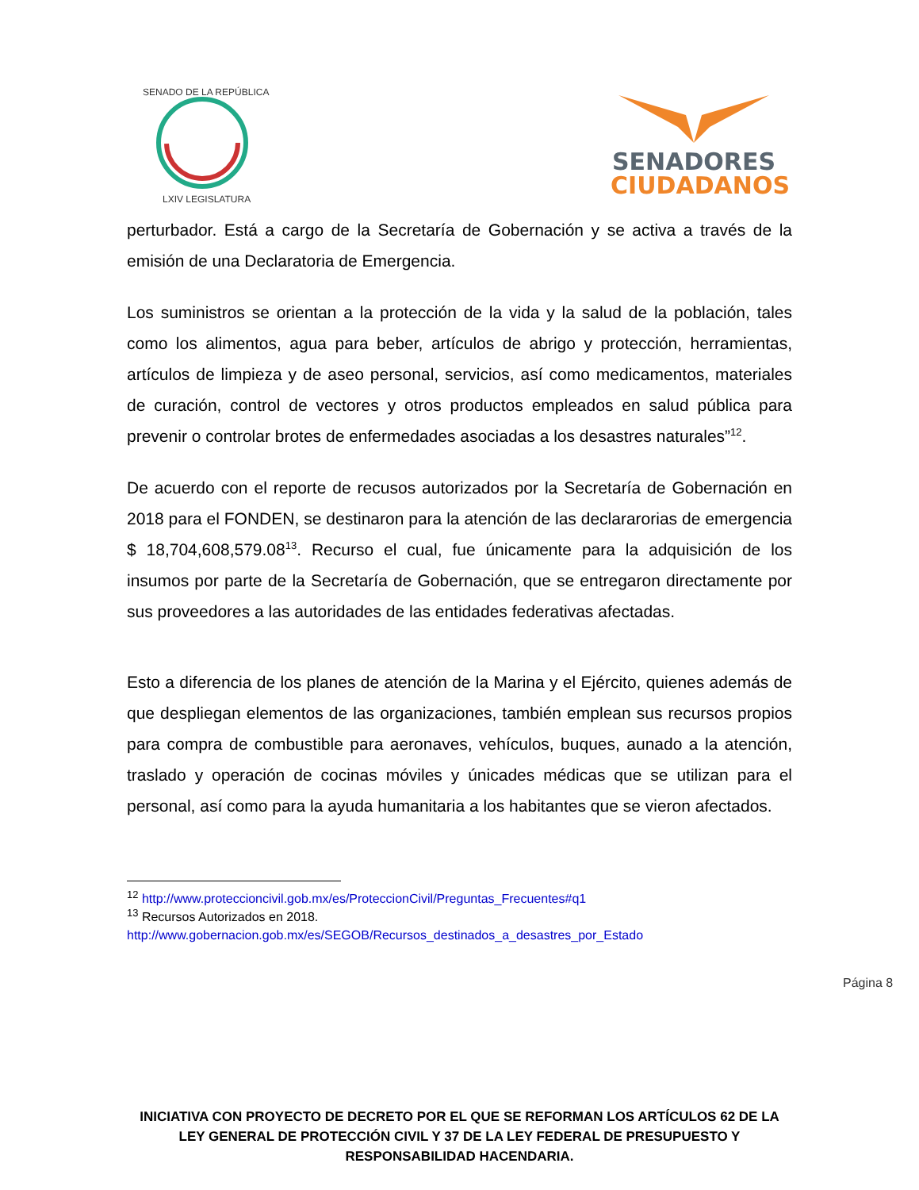SENADO DE LA REPÚBLICA
LXIV LEGISLATURA
SENADORES
CIUDADANOS
perturbador. Está a cargo de la Secretaría de Gobernación y se activa a través de la emisión de una Declaratoria de Emergencia.
Los suministros se orientan a la protección de la vida y la salud de la población, tales como los alimentos, agua para beber, artículos de abrigo y protección, herramientas, artículos de limpieza y de aseo personal, servicios, así como medicamentos, materiales de curación, control de vectores y otros productos empleados en salud pública para prevenir o controlar brotes de enfermedades asociadas a los desastres naturales”<sup>12</sup>.
De acuerdo con el reporte de recusos autorizados por la Secretaría de Gobernación en 2018 para el FONDEN, se destinaron para la atención de las declararorias de emergencia $ 18,704,608,579.08<sup>13</sup>. Recurso el cual, fue únicamente para la adquisición de los insumos por parte de la Secretaría de Gobernación, que se entregaron directamente por sus proveedores a las autoridades de las entidades federativas afectadas.
Esto a diferencia de los planes de atención de la Marina y el Ejército, quienes además de que despliegan elementos de las organizaciones, también emplean sus recursos propios para compra de combustible para aeronaves, vehículos, buques, aunado a la atención, traslado y operación de cocinas móviles y únicades médicas que se utilizan para el personal, así como para la ayuda humanitaria a los habitantes que se vieron afectados.
<sup>12</sup> http://www.proteccioncivil.gob.mx/es/ProteccionCivil/Preguntas_Frecuentes#q1
<sup>13</sup> Recursos Autorizados en 2018.
http://www.gobernacion.gob.mx/es/SEGOB/Recursos_destinados_a_desastres_por_Estado
Página 8
INICIATIVA CON PROYECTO DE DECRETO POR EL QUE SE REFORMAN LOS ARTÍCULOS 62 DE LA LEY GENERAL DE PROTECCIÓN CIVIL Y 37 DE LA LEY FEDERAL DE PRESUPUESTO Y RESPONSABILIDAD HACENDARIA.